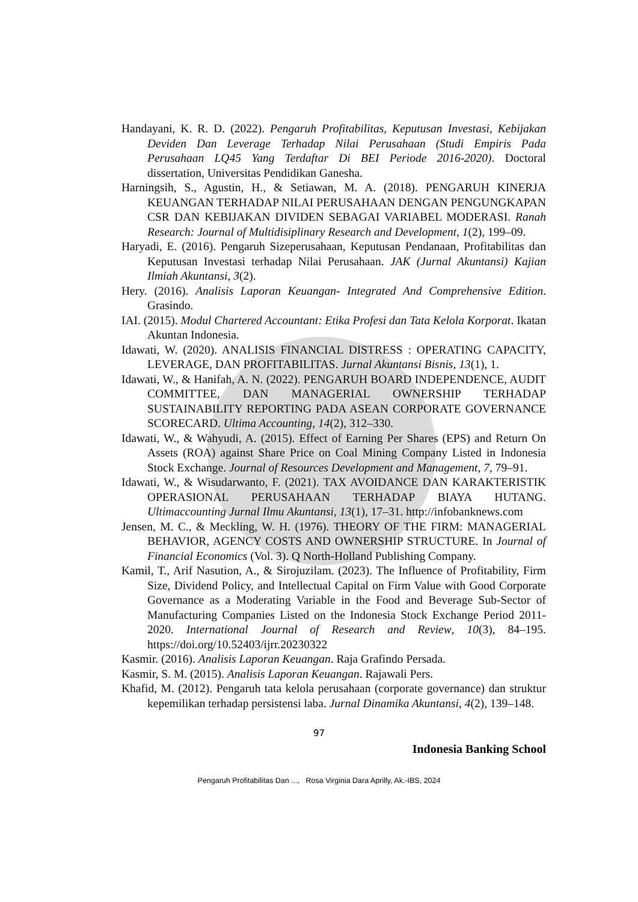Handayani, K. R. D. (2022). Pengaruh Profitabilitas, Keputusan Investasi, Kebijakan Deviden Dan Leverage Terhadap Nilai Perusahaan (Studi Empiris Pada Perusahaan LQ45 Yang Terdaftar Di BEI Periode 2016-2020). Doctoral dissertation, Universitas Pendidikan Ganesha.
Harningsih, S., Agustin, H., & Setiawan, M. A. (2018). PENGARUH KINERJA KEUANGAN TERHADAP NILAI PERUSAHAAN DENGAN PENGUNGKAPAN CSR DAN KEBIJAKAN DIVIDEN SEBAGAI VARIABEL MODERASI. Ranah Research: Journal of Multidisiplinary Research and Development, 1(2), 199–09.
Haryadi, E. (2016). Pengaruh Sizeperusahaan, Keputusan Pendanaan, Profitabilitas dan Keputusan Investasi terhadap Nilai Perusahaan. JAK (Jurnal Akuntansi) Kajian Ilmiah Akuntansi, 3(2).
Hery. (2016). Analisis Laporan Keuangan- Integrated And Comprehensive Edition. Grasindo.
IAI. (2015). Modul Chartered Accountant: Etika Profesi dan Tata Kelola Korporat. Ikatan Akuntan Indonesia.
Idawati, W. (2020). ANALISIS FINANCIAL DISTRESS : OPERATING CAPACITY, LEVERAGE, DAN PROFITABILITAS. Jurnal Akuntansi Bisnis, 13(1), 1.
Idawati, W., & Hanifah, A. N. (2022). PENGARUH BOARD INDEPENDENCE, AUDIT COMMITTEE, DAN MANAGERIAL OWNERSHIP TERHADAP SUSTAINABILITY REPORTING PADA ASEAN CORPORATE GOVERNANCE SCORECARD. Ultima Accounting, 14(2), 312–330.
Idawati, W., & Wahyudi, A. (2015). Effect of Earning Per Shares (EPS) and Return On Assets (ROA) against Share Price on Coal Mining Company Listed in Indonesia Stock Exchange. Journal of Resources Development and Management, 7, 79–91.
Idawati, W., & Wisudarwanto, F. (2021). TAX AVOIDANCE DAN KARAKTERISTIK OPERASIONAL PERUSAHAAN TERHADAP BIAYA HUTANG. Ultimaccounting Jurnal Ilmu Akuntansi, 13(1), 17–31. http://infobanknews.com
Jensen, M. C., & Meckling, W. H. (1976). THEORY OF THE FIRM: MANAGERIAL BEHAVIOR, AGENCY COSTS AND OWNERSHIP STRUCTURE. In Journal of Financial Economics (Vol. 3). Q North-Holland Publishing Company.
Kamil, T., Arif Nasution, A., & Sirojuzilam. (2023). The Influence of Profitability, Firm Size, Dividend Policy, and Intellectual Capital on Firm Value with Good Corporate Governance as a Moderating Variable in the Food and Beverage Sub-Sector of Manufacturing Companies Listed on the Indonesia Stock Exchange Period 2011-2020. International Journal of Research and Review, 10(3), 84–195. https://doi.org/10.52403/ijrr.20230322
Kasmir. (2016). Analisis Laporan Keuangan. Raja Grafindo Persada.
Kasmir, S. M. (2015). Analisis Laporan Keuangan. Rajawali Pers.
Khafid, M. (2012). Pengaruh tata kelola perusahaan (corporate governance) dan struktur kepemilikan terhadap persistensi laba. Jurnal Dinamika Akuntansi, 4(2), 139–148.
97
Indonesia Banking School
Pengaruh Profitabilitas Dan ..., Rosa Virginia Dara Aprilly, Ak.-IBS, 2024